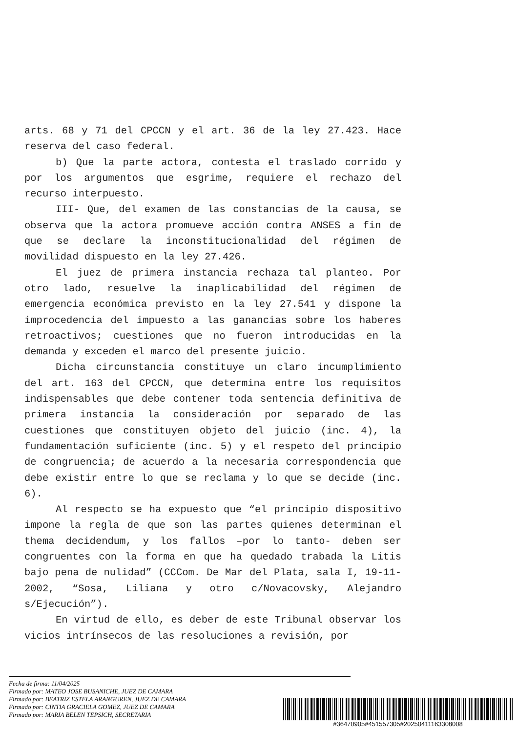arts. 68 y 71 del CPCCN y el art. 36 de la ley 27.423. Hace reserva del caso federal.
b) Que la parte actora, contesta el traslado corrido y por los argumentos que esgrime, requiere el rechazo del recurso interpuesto.
III- Que, del examen de las constancias de la causa, se observa que la actora promueve acción contra ANSES a fin de que se declare la inconstitucionalidad del régimen de movilidad dispuesto en la ley 27.426.
El juez de primera instancia rechaza tal planteo. Por otro lado, resuelve la inaplicabilidad del régimen de emergencia económica previsto en la ley 27.541 y dispone la improcedencia del impuesto a las ganancias sobre los haberes retroactivos; cuestiones que no fueron introducidas en la demanda y exceden el marco del presente juicio.
Dicha circunstancia constituye un claro incumplimiento del art. 163 del CPCCN, que determina entre los requisitos indispensables que debe contener toda sentencia definitiva de primera instancia la consideración por separado de las cuestiones que constituyen objeto del juicio (inc. 4), la fundamentación suficiente (inc. 5) y el respeto del principio de congruencia; de acuerdo a la necesaria correspondencia que debe existir entre lo que se reclama y lo que se decide (inc. 6).
Al respecto se ha expuesto que “el principio dispositivo impone la regla de que son las partes quienes determinan el thema decidendum, y los fallos –por lo tanto- deben ser congruentes con la forma en que ha quedado trabada la Litis bajo pena de nulidad” (CCCom. De Mar del Plata, sala I, 19-11-2002, “Sosa, Liliana y otro c/Novacovsky, Alejandro s/Ejecución”).
En virtud de ello, es deber de este Tribunal observar los vicios intrínsecos de las resoluciones a revisión, por
Fecha de firma: 11/04/2025
Firmado por: MATEO JOSE BUSANICHE, JUEZ DE CAMARA
Firmado por: BEATRIZ ESTELA ARANGUREN, JUEZ DE CAMARA
Firmado por: CINTIA GRACIELA GOMEZ, JUEZ DE CAMARA
Firmado por: MARIA BELEN TEPSICH, SECRETARIA
#36470905#451557305#20250411163308008